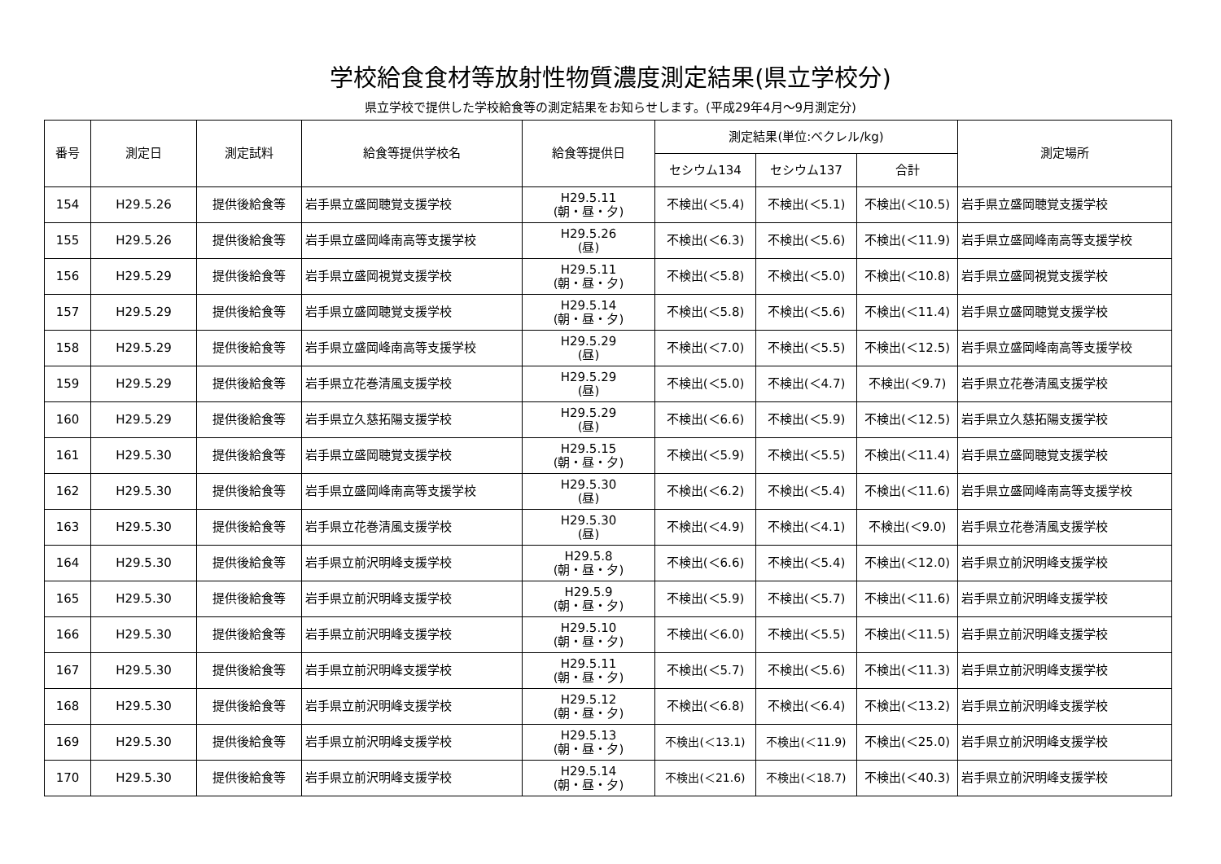学校給食食材等放射性物質濃度測定結果(県立学校分)
県立学校で提供した学校給食等の測定結果をお知らせします。(平成29年4月～9月測定分)
| 番号 | 測定日 | 測定試料 | 給食等提供学校名 | 給食等提供日 | 測定結果(単位:ベクレル/kg) | | | 測定場所 |
| --- | --- | --- | --- | --- | --- | --- | --- | --- |
| | | | | | セシウム134 | セシウム137 | 合計 | |
| 154 | H29.5.26 | 提供後給食等 | 岩手県立盛岡聴覚支援学校 | H29.5.11 (朝・昼・夕) | 不検出(＜5.4) | 不検出(＜5.1) | 不検出(＜10.5) | 岩手県立盛岡聴覚支援学校 |
| 155 | H29.5.26 | 提供後給食等 | 岩手県立盛岡峰南高等支援学校 | H29.5.26 (昼) | 不検出(＜6.3) | 不検出(＜5.6) | 不検出(＜11.9) | 岩手県立盛岡峰南高等支援学校 |
| 156 | H29.5.29 | 提供後給食等 | 岩手県立盛岡視覚支援学校 | H29.5.11 (朝・昼・夕) | 不検出(＜5.8) | 不検出(＜5.0) | 不検出(＜10.8) | 岩手県立盛岡視覚支援学校 |
| 157 | H29.5.29 | 提供後給食等 | 岩手県立盛岡聴覚支援学校 | H29.5.14 (朝・昼・夕) | 不検出(＜5.8) | 不検出(＜5.6) | 不検出(＜11.4) | 岩手県立盛岡聴覚支援学校 |
| 158 | H29.5.29 | 提供後給食等 | 岩手県立盛岡峰南高等支援学校 | H29.5.29 (昼) | 不検出(＜7.0) | 不検出(＜5.5) | 不検出(＜12.5) | 岩手県立盛岡峰南高等支援学校 |
| 159 | H29.5.29 | 提供後給食等 | 岩手県立花巻清風支援学校 | H29.5.29 (昼) | 不検出(＜5.0) | 不検出(＜4.7) | 不検出(＜9.7) | 岩手県立花巻清風支援学校 |
| 160 | H29.5.29 | 提供後給食等 | 岩手県立久慈拓陽支援学校 | H29.5.29 (昼) | 不検出(＜6.6) | 不検出(＜5.9) | 不検出(＜12.5) | 岩手県立久慈拓陽支援学校 |
| 161 | H29.5.30 | 提供後給食等 | 岩手県立盛岡聴覚支援学校 | H29.5.15 (朝・昼・夕) | 不検出(＜5.9) | 不検出(＜5.5) | 不検出(＜11.4) | 岩手県立盛岡聴覚支援学校 |
| 162 | H29.5.30 | 提供後給食等 | 岩手県立盛岡峰南高等支援学校 | H29.5.30 (昼) | 不検出(＜6.2) | 不検出(＜5.4) | 不検出(＜11.6) | 岩手県立盛岡峰南高等支援学校 |
| 163 | H29.5.30 | 提供後給食等 | 岩手県立花巻清風支援学校 | H29.5.30 (昼) | 不検出(＜4.9) | 不検出(＜4.1) | 不検出(＜9.0) | 岩手県立花巻清風支援学校 |
| 164 | H29.5.30 | 提供後給食等 | 岩手県立前沢明峰支援学校 | H29.5.8 (朝・昼・夕) | 不検出(＜6.6) | 不検出(＜5.4) | 不検出(＜12.0) | 岩手県立前沢明峰支援学校 |
| 165 | H29.5.30 | 提供後給食等 | 岩手県立前沢明峰支援学校 | H29.5.9 (朝・昼・夕) | 不検出(＜5.9) | 不検出(＜5.7) | 不検出(＜11.6) | 岩手県立前沢明峰支援学校 |
| 166 | H29.5.30 | 提供後給食等 | 岩手県立前沢明峰支援学校 | H29.5.10 (朝・昼・夕) | 不検出(＜6.0) | 不検出(＜5.5) | 不検出(＜11.5) | 岩手県立前沢明峰支援学校 |
| 167 | H29.5.30 | 提供後給食等 | 岩手県立前沢明峰支援学校 | H29.5.11 (朝・昼・夕) | 不検出(＜5.7) | 不検出(＜5.6) | 不検出(＜11.3) | 岩手県立前沢明峰支援学校 |
| 168 | H29.5.30 | 提供後給食等 | 岩手県立前沢明峰支援学校 | H29.5.12 (朝・昼・夕) | 不検出(＜6.8) | 不検出(＜6.4) | 不検出(＜13.2) | 岩手県立前沢明峰支援学校 |
| 169 | H29.5.30 | 提供後給食等 | 岩手県立前沢明峰支援学校 | H29.5.13 (朝・昼・夕) | 不検出(＜13.1) | 不検出(＜11.9) | 不検出(＜25.0) | 岩手県立前沢明峰支援学校 |
| 170 | H29.5.30 | 提供後給食等 | 岩手県立前沢明峰支援学校 | H29.5.14 (朝・昼・夕) | 不検出(＜21.6) | 不検出(＜18.7) | 不検出(＜40.3) | 岩手県立前沢明峰支援学校 |